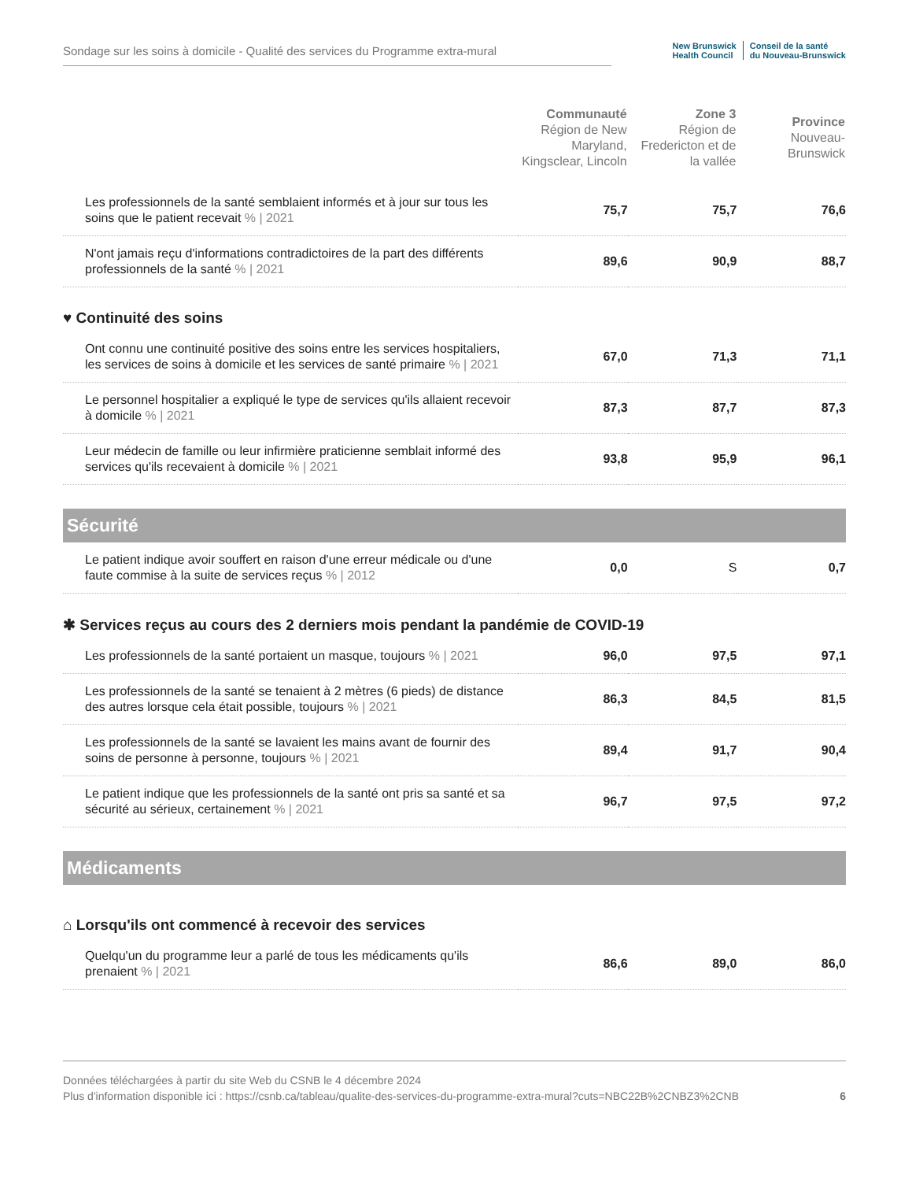Sondage sur les soins à domicile - Qualité des services du Programme extra-mural
New Brunswick
Health Council
Conseil de la santé
du Nouveau-Brunswick
| | Communauté Région de New Maryland, Kingsclear, Lincoln | Zone 3 Région de Fredericton et de la vallée | Province Nouveau-Brunswick |
| --- | --- | --- | --- |
| Les professionnels de la santé semblaient informés et à jour sur tous les soins que le patient recevait % / 2021 | 75,7 | 75,7 | 76,6 |
| N'ont jamais reçu d'informations contradictoires de la part des différents professionnels de la santé % / 2021 | 89,6 | 90,9 | 88,7 |
| ♥ Continuité des soins | | | |
| Ont connu une continuité positive des soins entre les services hospitaliers, les services de soins à domicile et les services de santé primaire % / 2021 | 67,0 | 71,3 | 71,1 |
| Le personnel hospitalier a expliqué le type de services qu'ils allaient recevoir à domicile % / 2021 | 87,3 | 87,7 | 87,3 |
| Leur médecin de famille ou leur infirmière praticienne semblait informé des services qu'ils recevaient à domicile % / 2021 | 93,8 | 95,9 | 96,1 |
| Sécurité | | | |
| Le patient indique avoir souffert en raison d'une erreur médicale ou d'une faute commise à la suite de services reçus % / 2012 | 0,0 | S | 0,7 |
| ✱ Services reçus au cours des 2 derniers mois pendant la pandémie de COVID-19 | | | |
| Les professionnels de la santé portaient un masque, toujours % / 2021 | 96,0 | 97,5 | 97,1 |
| Les professionnels de la santé se tenaient à 2 mètres (6 pieds) de distance des autres lorsque cela était possible, toujours % / 2021 | 86,3 | 84,5 | 81,5 |
| Les professionnels de la santé se lavaient les mains avant de fournir des soins de personne à personne, toujours % / 2021 | 89,4 | 91,7 | 90,4 |
| Le patient indique que les professionnels de la santé ont pris sa santé et sa sécurité au sérieux, certainement % / 2021 | 96,7 | 97,5 | 97,2 |
| Médicaments | | | |
| ⌂ Lorsqu'ils ont commencé à recevoir des services | | | |
| Quelqu'un du programme leur a parlé de tous les médicaments qu'ils prenaient % / 2021 | 86,6 | 89,0 | 86,0 |
Données téléchargées à partir du site Web du CSNB le 4 décembre 2024
Plus d'information disponible ici : https://csnb.ca/tableau/qualite-des-services-du-programme-extra-mural?cuts=NBC22B%2CNBZ3%2CNB
6